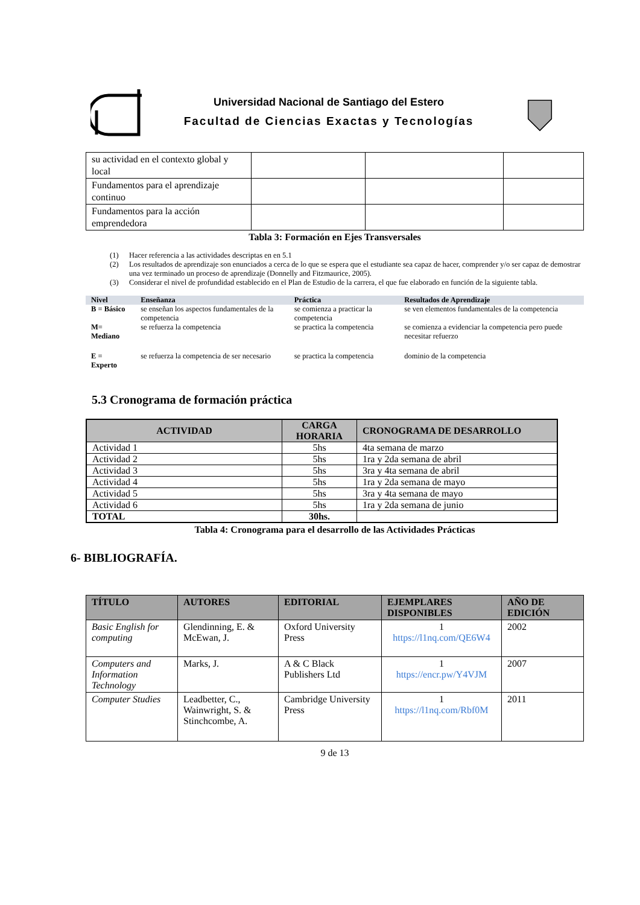Universidad Nacional de Santiago del Estero
Facultad de Ciencias Exactas y Tecnologías
| su actividad en el contexto global y local | | | |
| Fundamentos para el aprendizaje continuo | | | |
| Fundamentos para la acción emprendedora | | | |
Tabla 3: Formación en Ejes Transversales
(1) Hacer referencia a las actividades descriptas en en 5.1
(2) Los resultados de aprendizaje son enunciados a cerca de lo que se espera que el estudiante sea capaz de hacer, comprender y/o ser capaz de demostrar una vez terminado un proceso de aprendizaje (Donnelly and Fitzmaurice, 2005).
(3) Considerar el nivel de profundidad establecido en el Plan de Estudio de la carrera, el que fue elaborado en función de la siguiente tabla.
| Nivel | Enseñanza | Práctica | Resultados de Aprendizaje |
| --- | --- | --- | --- |
| B = Básico | se enseñan los aspectos fundamentales de la competencia | se comienza a practicar la competencia | se ven elementos fundamentales de la competencia |
| M= Mediano | se refuerza la competencia | se practica la competencia | se comienza a evidenciar la competencia pero puede necesitar refuerzo |
| E = Experto | se refuerza la competencia de ser necesario | se practica la competencia | dominio de la competencia |
5.3 Cronograma de formación práctica
| ACTIVIDAD | CARGA HORARIA | CRONOGRAMA DE DESARROLLO |
| --- | --- | --- |
| Actividad 1 | 5hs | 4ta semana de marzo |
| Actividad 2 | 5hs | 1ra y 2da semana de abril |
| Actividad 3 | 5hs | 3ra y 4ta semana de abril |
| Actividad 4 | 5hs | 1ra y 2da semana de mayo |
| Actividad 5 | 5hs | 3ra y 4ta semana de mayo |
| Actividad 6 | 5hs | 1ra y 2da semana de junio |
| TOTAL | 30hs. | |
Tabla 4: Cronograma para el desarrollo de las Actividades Prácticas
6- BIBLIOGRAFÍA.
| TÍTULO | AUTORES | EDITORIAL | EJEMPLARES DISPONIBLES | AÑO DE EDICIÓN |
| --- | --- | --- | --- | --- |
| Basic English for computing | Glendinning, E. & McEwan, J. | Oxford University Press | 1 https://l1nq.com/QE6W4 | 2002 |
| Computers and Information Technology | Marks, J. | A & C Black Publishers Ltd | 1 https://encr.pw/Y4VJM | 2007 |
| Computer Studies | Leadbetter, C., Wainwright, S. & Stinchcombe, A. | Cambridge University Press | 1 https://l1nq.com/Rbf0M | 2011 |
9 de 13